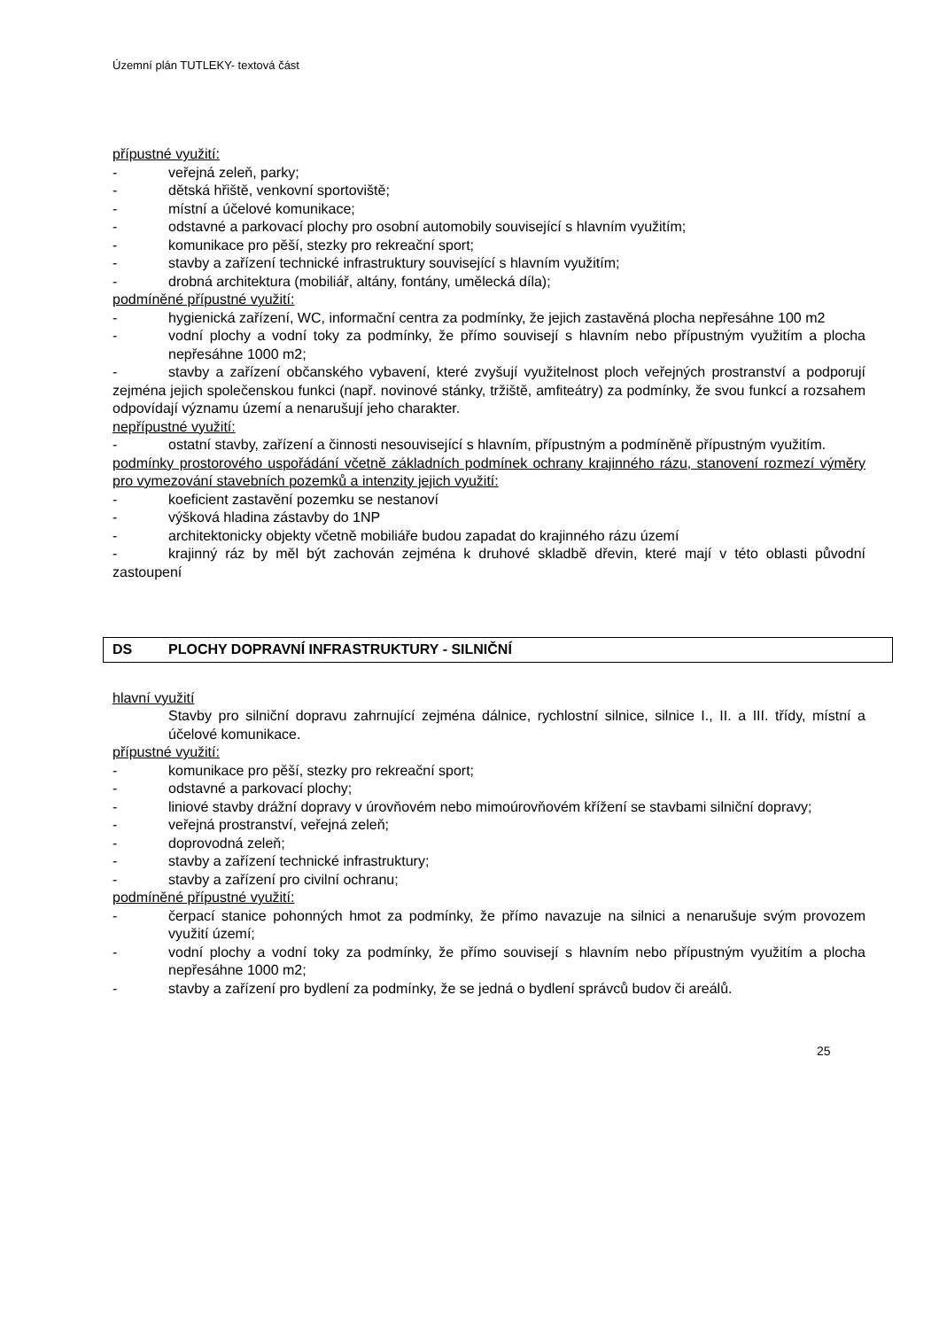Územní plán TUTLEKY- textová část
přípustné využití:
- veřejná zeleň, parky;
- dětská hřiště, venkovní sportoviště;
- místní a účelové komunikace;
- odstavné a parkovací plochy pro osobní automobily související s hlavním využitím;
- komunikace pro pěší, stezky pro rekreační sport;
- stavby a zařízení technické infrastruktury související s hlavním využitím;
- drobná architektura (mobiliář, altány, fontány, umělecká díla);
podmíněné přípustné využití:
- hygienická zařízení, WC, informační centra za podmínky, že jejich zastavěná plocha nepřesáhne 100 m2
- vodní plochy a vodní toky za podmínky, že přímo souvisejí s hlavním nebo přípustným využitím a plocha nepřesáhne 1000 m2;
- stavby a zařízení občanského vybavení, které zvyšují využitelnost ploch veřejných prostranství a podporují zejména jejich společenskou funkci (např. novinové stánky, tržiště, amfiteátry) za podmínky, že svou funkcí a rozsahem odpovídají významu území a nenarušují jeho charakter.
nepřípustné využití:
- ostatní stavby, zařízení a činnosti nesouvisející s hlavním, přípustným a podmíněně přípustným využitím.
podmínky prostorového uspořádání včetně základních podmínek ochrany krajinného rázu, stanovení rozmezí výměry pro vymezování stavebních pozemků a intenzity jejich využití:
- koeficient zastavění pozemku se nestanoví
- výšková hladina zástavby do 1NP
- architektonicky objekty včetně mobiliáře budou zapadat do krajinného rázu území
- krajinný ráz by měl být zachován zejména k druhové skladbě dřevin, které mají v této oblasti původní zastoupení
DS PLOCHY DOPRAVNÍ INFRASTRUKTURY - SILNIČNÍ
hlavní využití
Stavby pro silniční dopravu zahrnující zejména dálnice, rychlostní silnice, silnice I., II. a III. třídy, místní a účelové komunikace.
přípustné využití:
- komunikace pro pěší, stezky pro rekreační sport;
- odstavné a parkovací plochy;
- liniové stavby drážní dopravy v úrovňovém nebo mimoúrovňovém křížení se stavbami silniční dopravy;
- veřejná prostranství, veřejná zeleň;
- doprovodná zeleň;
- stavby a zařízení technické infrastruktury;
- stavby a zařízení pro civilní ochranu;
podmíněné přípustné využití:
- čerpací stanice pohonných hmot za podmínky, že přímo navazuje na silnici a nenarušuje svým provozem využití území;
- vodní plochy a vodní toky za podmínky, že přímo souvisejí s hlavním nebo přípustným využitím a plocha nepřesáhne 1000 m2;
- stavby a zařízení pro bydlení za podmínky, že se jedná o bydlení správců budov či areálů.
25